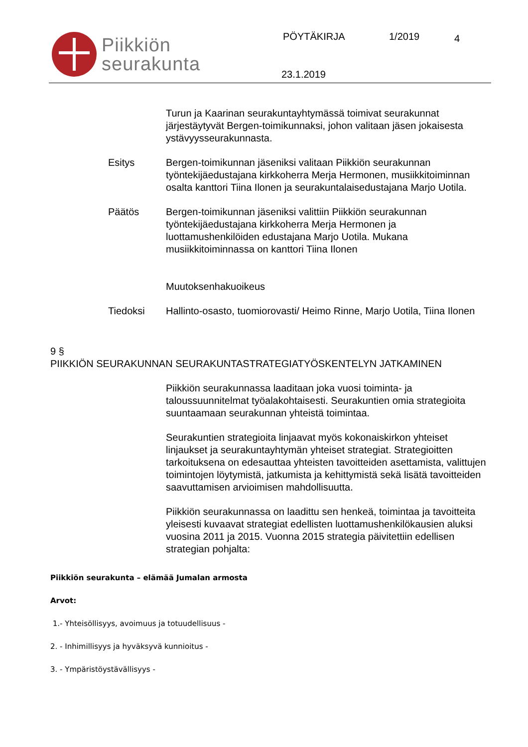Piikkiön
seurakunta
PÖYTÄKIRJA 1/2019 4
23.1.2019
Turun ja Kaarinan seurakuntayhtymässä toimivat seurakunnat järjestäytyvät Bergen-toimikunnaksi, johon valitaan jäsen jokaisesta ystävyysseurakunnasta.
Esitys Bergen-toimikunnan jäseniksi valitaan Piikkiön seurakunnan työntekijäedustajana kirkkoherra Merja Hermonen, musiikkitoiminnan osalta kanttori Tiina Ilonen ja seurakuntalaisedustajana Marjo Uotila.
Päätös Bergen-toimikunnan jäseniksi valittiin Piikkiön seurakunnan työntekijäedustajana kirkkoherra Merja Hermonen ja luottamushenkilöiden edustajana Marjo Uotila. Mukana musiikkitoiminnassa on kanttori Tiina Ilonen
Muutoksenhakuoikeus
Tiedoksi Hallinto-osasto, tuomiorovasti/ Heimo Rinne, Marjo Uotila, Tiina Ilonen
9 §
PIIKKIÖN SEURAKUNNAN SEURAKUNTASTRATEGIATYÖSKENTELYN JATKAMINEN
Piikkiön seurakunnassa laaditaan joka vuosi toiminta- ja taloussuunnitelmat työalakohtaisesti. Seurakuntien omia strategioita suuntaamaan seurakunnan yhteistä toimintaa.
Seurakuntien strategioita linjaavat myös kokonaiskirkon yhteiset linjaukset ja seurakuntayhtymän yhteiset strategiat. Strategioitten tarkoituksena on edesauttaa yhteisten tavoitteiden asettamista, valittujen toimintojen löytymistä, jatkumista ja kehittymistä sekä lisätä tavoitteiden saavuttamisen arvioimisen mahdollisuutta.
Piikkiön seurakunnassa on laadittu sen henkeä, toimintaa ja tavoitteita yleisesti kuvaavat strategiat edellisten luottamushenkilökausien aluksi vuosina 2011 ja 2015. Vuonna 2015 strategia päivitettiin edellisen strategian pohjalta:
Piikkiön seurakunta – elämää Jumalan armosta
Arvot:
1.- Yhteisöllisyys, avoimuus ja totuudellisuus -
2. - Inhimillisyys ja hyväksyvä kunnioitus -
3. - Ympäristöystävällisyys -